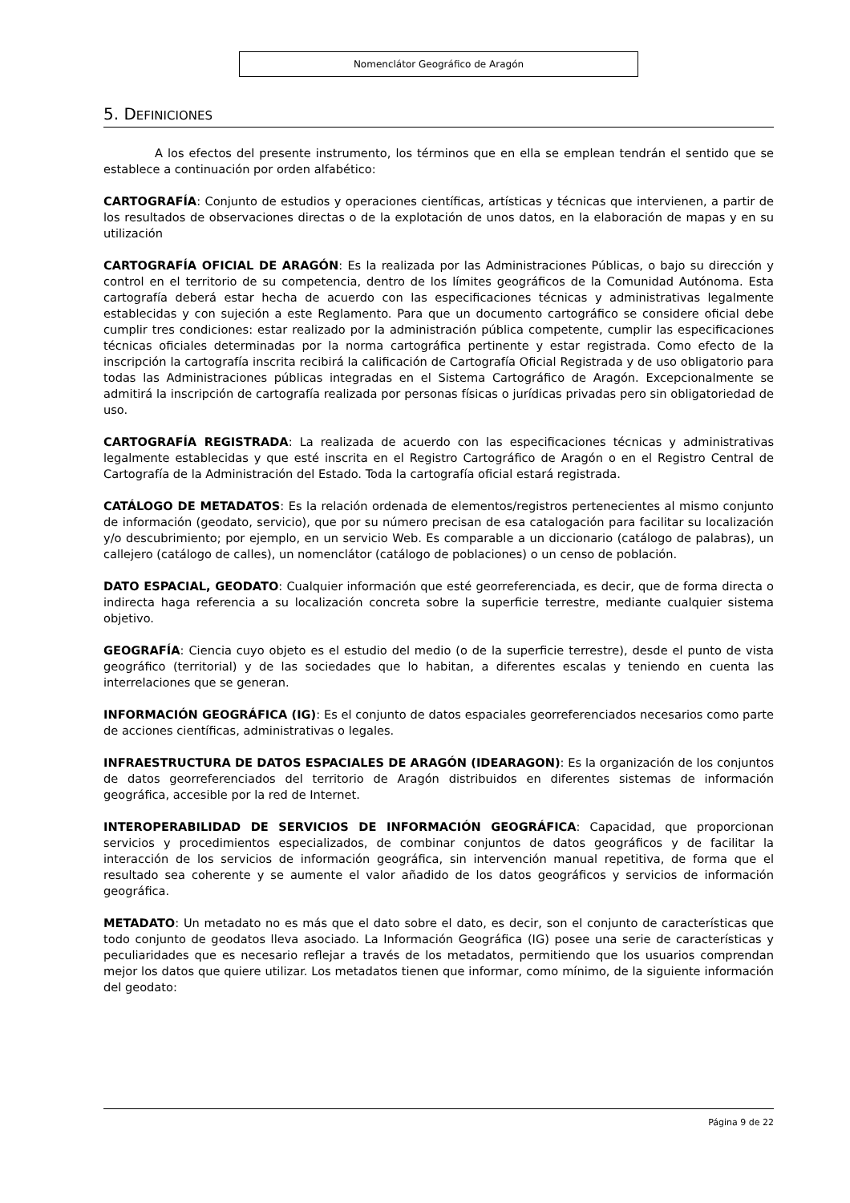Nomenclátor Geográfico de Aragón
5. DEFINICIONES
A los efectos del presente instrumento, los términos que en ella se emplean tendrán el sentido que se establece a continuación por orden alfabético:
CARTOGRAFÍA: Conjunto de estudios y operaciones científicas, artísticas y técnicas que intervienen, a partir de los resultados de observaciones directas o de la explotación de unos datos, en la elaboración de mapas y en su utilización
CARTOGRAFÍA OFICIAL DE ARAGÓN: Es la realizada por las Administraciones Públicas, o bajo su dirección y control en el territorio de su competencia, dentro de los límites geográficos de la Comunidad Autónoma. Esta cartografía deberá estar hecha de acuerdo con las especificaciones técnicas y administrativas legalmente establecidas y con sujeción a este Reglamento. Para que un documento cartográfico se considere oficial debe cumplir tres condiciones: estar realizado por la administración pública competente, cumplir las especificaciones técnicas oficiales determinadas por la norma cartográfica pertinente y estar registrada. Como efecto de la inscripción la cartografía inscrita recibirá la calificación de Cartografía Oficial Registrada y de uso obligatorio para todas las Administraciones públicas integradas en el Sistema Cartográfico de Aragón. Excepcionalmente se admitirá la inscripción de cartografía realizada por personas físicas o jurídicas privadas pero sin obligatoriedad de uso.
CARTOGRAFÍA REGISTRADA: La realizada de acuerdo con las especificaciones técnicas y administrativas legalmente establecidas y que esté inscrita en el Registro Cartográfico de Aragón o en el Registro Central de Cartografía de la Administración del Estado. Toda la cartografía oficial estará registrada.
CATÁLOGO DE METADATOS: Es la relación ordenada de elementos/registros pertenecientes al mismo conjunto de información (geodato, servicio), que por su número precisan de esa catalogación para facilitar su localización y/o descubrimiento; por ejemplo, en un servicio Web. Es comparable a un diccionario (catálogo de palabras), un callejero (catálogo de calles), un nomenclátor (catálogo de poblaciones) o un censo de población.
DATO ESPACIAL, GEODATO: Cualquier información que esté georreferenciada, es decir, que de forma directa o indirecta haga referencia a su localización concreta sobre la superficie terrestre, mediante cualquier sistema objetivo.
GEOGRAFÍA: Ciencia cuyo objeto es el estudio del medio (o de la superficie terrestre), desde el punto de vista geográfico (territorial) y de las sociedades que lo habitan, a diferentes escalas y teniendo en cuenta las interrelaciones que se generan.
INFORMACIÓN GEOGRÁFICA (IG): Es el conjunto de datos espaciales georreferenciados necesarios como parte de acciones científicas, administrativas o legales.
INFRAESTRUCTURA DE DATOS ESPACIALES DE ARAGÓN (IDEARAGON): Es la organización de los conjuntos de datos georreferenciados del territorio de Aragón distribuidos en diferentes sistemas de información geográfica, accesible por la red de Internet.
INTEROPERABILIDAD DE SERVICIOS DE INFORMACIÓN GEOGRÁFICA: Capacidad, que proporcionan servicios y procedimientos especializados, de combinar conjuntos de datos geográficos y de facilitar la interacción de los servicios de información geográfica, sin intervención manual repetitiva, de forma que el resultado sea coherente y se aumente el valor añadido de los datos geográficos y servicios de información geográfica.
METADATO: Un metadato no es más que el dato sobre el dato, es decir, son el conjunto de características que todo conjunto de geodatos lleva asociado. La Información Geográfica (IG) posee una serie de características y peculiaridades que es necesario reflejar a través de los metadatos, permitiendo que los usuarios comprendan mejor los datos que quiere utilizar. Los metadatos tienen que informar, como mínimo, de la siguiente información del geodato:
Página 9 de 22